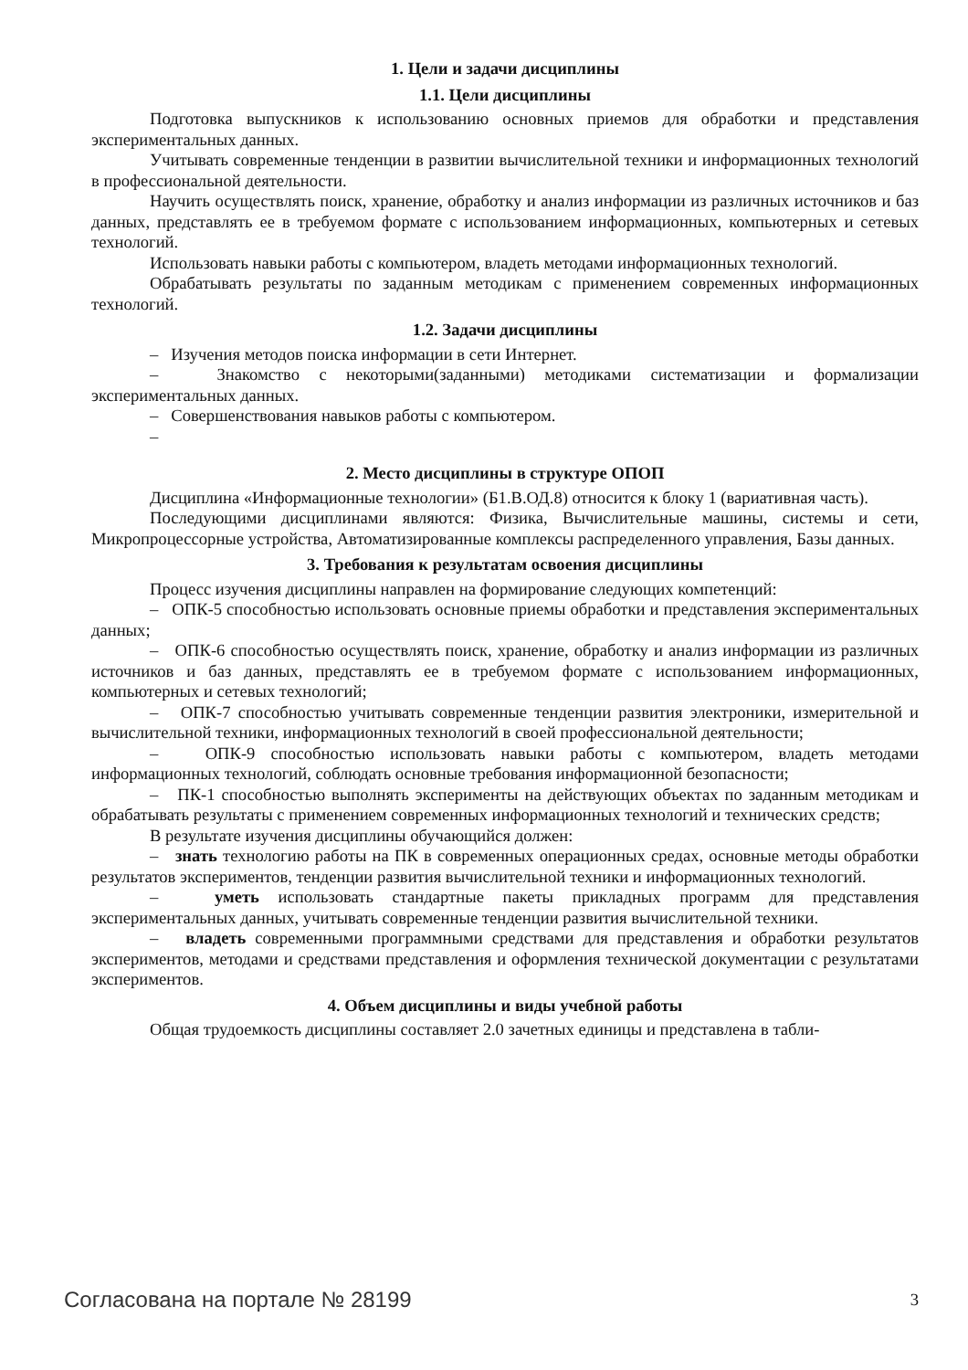1. Цели и задачи дисциплины
1.1. Цели дисциплины
Подготовка выпускников к использованию основных приемов для обработки и представления экспериментальных данных.
Учитывать современные тенденции в развитии вычислительной техники и информационных технологий в профессиональной деятельности.
Научить осуществлять поиск, хранение, обработку и анализ информации из различных источников и баз данных, представлять ее в требуемом формате с использованием информационных, компьютерных и сетевых технологий.
Использовать навыки работы с компьютером, владеть методами информационных технологий.
Обрабатывать результаты по заданным методикам с применением современных информационных технологий.
1.2. Задачи дисциплины
– Изучения методов поиска информации в сети Интернет.
– Знакомство с некоторыми(заданными) методиками систематизации и формализации экспериментальных данных.
– Совершенствования навыков работы с компьютером.
–
2. Место дисциплины в структуре ОПОП
Дисциплина «Информационные технологии» (Б1.В.ОД.8) относится к блоку 1 (вариативная часть).
Последующими дисциплинами являются: Физика, Вычислительные машины, системы и сети, Микропроцессорные устройства, Автоматизированные комплексы распределенного управления, Базы данных.
3. Требования к результатам освоения дисциплины
Процесс изучения дисциплины направлен на формирование следующих компетенций:
– ОПК-5 способностью использовать основные приемы обработки и представления экспериментальных данных;
– ОПК-6 способностью осуществлять поиск, хранение, обработку и анализ информации из различных источников и баз данных, представлять ее в требуемом формате с использованием информационных, компьютерных и сетевых технологий;
– ОПК-7 способностью учитывать современные тенденции развития электроники, измерительной и вычислительной техники, информационных технологий в своей профессиональной деятельности;
– ОПК-9 способностью использовать навыки работы с компьютером, владеть методами информационных технологий, соблюдать основные требования информационной безопасности;
– ПК-1 способностью выполнять эксперименты на действующих объектах по заданным методикам и обрабатывать результаты с применением современных информационных технологий и технических средств;
В результате изучения дисциплины обучающийся должен:
– знать технологию работы на ПК в современных операционных средах, основные методы обработки результатов экспериментов, тенденции развития вычислительной техники и информационных технологий.
– уметь использовать стандартные пакеты прикладных программ для представления экспериментальных данных, учитывать современные тенденции развития вычислительной техники.
– владеть современными программными средствами для представления и обработки результатов экспериментов, методами и средствами представления и оформления технической документации с результатами экспериментов.
4. Объем дисциплины и виды учебной работы
Общая трудоемкость дисциплины составляет 2.0 зачетных единицы и представлена в табли-
Согласована на портале № 28199 3